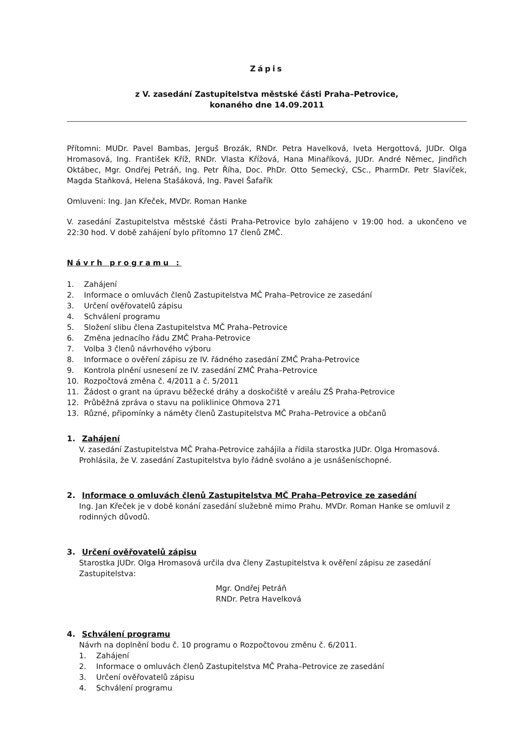Zápis
z V. zasedání Zastupitelstva městské části Praha–Petrovice,
konaného dne 14.09.2011
Přítomni: MUDr. Pavel Bambas, Jerguš Brozák, RNDr. Petra Havelková, Iveta Hergottová, JUDr. Olga Hromasová, Ing. František Kříž, RNDr. Vlasta Křížová, Hana Minaříková, JUDr. André Němec, Jindřich Oktábec, Mgr. Ondřej Petráň, Ing. Petr Říha, Doc. PhDr. Otto Semecký, CSc., PharmDr. Petr Slavíček, Magda Staňková, Helena Stašáková, Ing. Pavel Šafařík
Omluveni: Ing. Jan Křeček, MVDr. Roman Hanke
V. zasedání Zastupitelstva městské části Praha-Petrovice bylo zahájeno v 19:00 hod. a ukončeno ve 22:30 hod. V době zahájení bylo přítomno 17 členů ZMČ.
Návrh programu :
1. Zahájení
2. Informace o omluvách členů Zastupitelstva MČ Praha–Petrovice ze zasedání
3. Určení ověřovatelů zápisu
4. Schválení programu
5. Složení slibu člena Zastupitelstva MČ Praha–Petrovice
6. Změna jednacího řádu ZMČ Praha-Petrovice
7. Volba 3 členů návrhového výboru
8. Informace o ověření zápisu ze IV. řádného zasedání ZMČ Praha-Petrovice
9. Kontrola plnění usnesení ze IV. zasedání ZMČ Praha–Petrovice
10. Rozpočtová změna č. 4/2011 a č. 5/2011
11. Žádost o grant na úpravu běžecké dráhy a doskočiště v areálu ZŠ Praha-Petrovice
12. Průběžná zpráva o stavu na poliklinice Ohmova 271
13. Různé, připomínky a náměty členů Zastupitelstva MČ Praha–Petrovice a občanů
1. Zahájení
V. zasedání Zastupitelstva MČ Praha-Petrovice zahájila a řídila starostka JUDr. Olga Hromasová. Prohlásila, že V. zasedání Zastupitelstva bylo řádně svoláno a je usnášeníschopné.
2. Informace o omluvách členů Zastupitelstva MČ Praha–Petrovice ze zasedání
Ing. Jan Křeček je v době konání zasedání služebně mimo Prahu. MVDr. Roman Hanke se omluvil z rodinných důvodů.
3. Určení ověřovatelů zápisu
Starostka JUDr. Olga Hromasová určila dva členy Zastupitelstva k ověření zápisu ze zasedání Zastupitelstva:
Mgr. Ondřej Petráň
RNDr. Petra Havelková
4. Schválení programu
Návrh na doplnění bodu č. 10 programu o Rozpočtovou změnu č. 6/2011.
1. Zahájení
2. Informace o omluvách členů Zastupitelstva MČ Praha–Petrovice ze zasedání
3. Určení ověřovatelů zápisu
4. Schválení programu